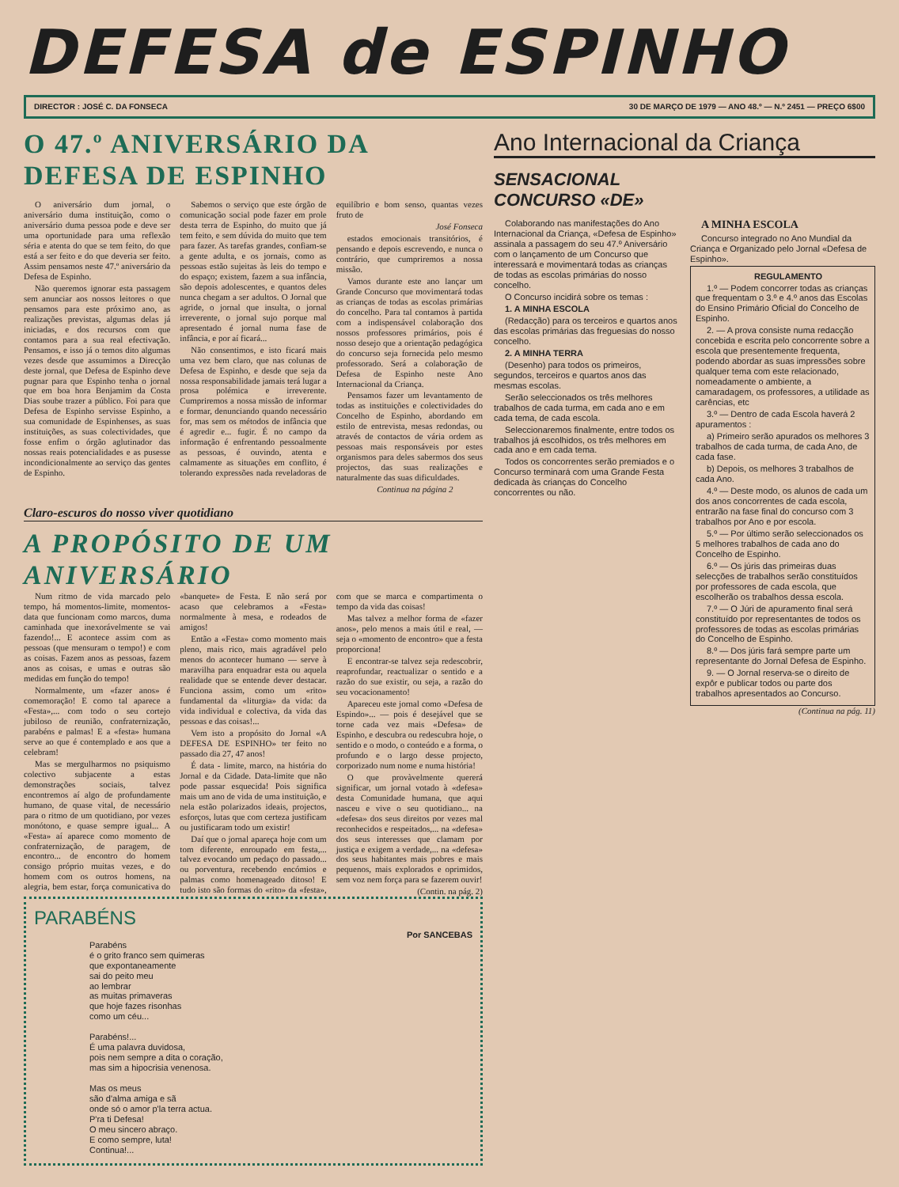DEFESA de ESPINHO
DIRECTOR : JOSÉ C. DA FONSECA 30 DE MARÇO DE 1979 — ANO 48.º — N.º 2451 — PREÇO 6$00
O 47.º ANIVERSÁRIO DA DEFESA DE ESPINHO
O aniversário dum jornal, o aniversário duma instituição, como o aniversário duma pessoa pode e deve ser uma oportunidade para uma reflexão séria e atenta do que se tem feito, do que está a ser feito e do que deveria ser feito. Assim pensamos neste 47.º aniversário da Defesa de Espinho.
Não queremos ignorar esta passagem sem anunciar aos nossos leitores o que pensamos para este próximo ano, as realizações previstas, algumas delas já iniciadas, e dos recursos com que contamos para a sua real efectivação. Pensamos, e isso já o temos dito algumas vezes desde que assumimos a Direcção deste jornal, que Defesa de Espinho deve pugnar para que Espinho tenha o jornal que em boa hora Benjamim da Costa Dias soube trazer a público. Foi para que Defesa de Espinho servisse Espinho, a sua comunidade de Espinhenses, as suas instituições, as suas colectividades, que fosse enfim o órgão aglutinador das nossas reais potencialidades e as pusesse incondicionalmente ao serviço das gentes de Espinho.
Sabemos o serviço que este órgão de comunicação social pode fazer em prole desta terra de Espinho, do muito que já tem feito, e sem dúvida do muito que tem para fazer. As tarefas grandes, confiam-se a gente adulta, e os jornais, como as pessoas estão sujeitas às leis do tempo e do espaço; existem, fazem a sua infância, são depois adolescentes, e quantos deles nunca chegam a ser adultos. O Jornal que agride, o jornal que insulta, o jornal irreverente, o jornal sujo porque mal apresentado é jornal numa fase de infância, e por aí ficará...
Não consentimos, e isto ficará mais uma vez bem claro, que nas colunas de Defesa de Espinho, e desde que seja da nossa responsabilidade jamais terá lugar a prosa polémica e irreverente. Cumpriremos a nossa missão de informar e formar, denunciando quando necessário for, mas sem os métodos de infância que é agredir e... fugir. É no campo da informação é enfrentando pessoalmente as pessoas, é ouvindo, atenta e calmamente as situações em conflito, é tolerando expressões nada reveladoras de equilíbrio e bom senso, quantas vezes fruto de
José Fonseca
estados emocionais transitórios, é pensando e depois escrevendo, e nunca o contrário, que cumpriremos a nossa missão.
Vamos durante este ano lançar um Grande Concurso que movimentará todas as crianças de todas as escolas primárias do concelho. Para tal contamos à partida com a indispensável colaboração dos nossos professores primários, pois é nosso desejo que a orientação pedagógica do concurso seja fornecida pelo mesmo professorado. Será a colaboração de Defesa de Espinho neste Ano Internacional da Criança.
Pensamos fazer um levantamento de todas as instituições e colectividades do Concelho de Espinho, abordando em estilo de entrevista, mesas redondas, ou através de contactos de vária ordem as pessoas mais responsáveis por estes organismos para deles sabermos dos seus projectos, das suas realizações e naturalmente das suas dificuldades.
Continua na página 2
Claro-escuros do nosso viver quotidiano
A PROPÓSITO DE UM ANIVERSÁRIO
Num ritmo de vida marcado pelo tempo, há momentos-limite, momentos-data que funcionam como marcos, duma caminhada que inexorávelmente se vai fazendo!... E acontece assim com as pessoas (que mensuram o tempo!) e com as coisas. Fazem anos as pessoas, fazem anos as coisas, e umas e outras são medidas em função do tempo!
Normalmente, um «fazer anos» é comemoração! E como tal aparece a «Festa»,... com todo o seu cortejo jubiloso de reunião, confraternização, parabéns e palmas! E a «festa» humana serve ao que é contemplado e aos que a celebram!
Mas se mergulharmos no psiquismo colectivo subjacente a estas demonstrações sociais, talvez encontremos aí algo de profundamente humano, de quase vital, de necessário para o ritmo de um quotidiano, por vezes monótono, e quase sempre igual... A «Festa» aí aparece como momento de confraternização, de paragem, de encontro... de encontro do homem consigo próprio muitas vezes, e do homem com os outros homens, na alegria, bem estar, força comunicativa do «banquete» de Festa. E não será por acaso que celebramos a «Festa» normalmente à mesa, e rodeados de amigos!
Então a «Festa» como momento mais pleno, mais rico, mais agradável pelo menos do acontecer humano — serve à maravilha para enquadrar esta ou aquela realidade que se entende dever destacar. Funciona assim, como um «rito» fundamental da «liturgia» da vida: da vida individual e colectiva, da vida das pessoas e das coisas!...
Vem isto a propósito do Jornal «A DEFESA DE ESPINHO» ter feito no passado dia 27, 47 anos!
É data - limite, marco, na história do Jornal e da Cidade. Data-limite que não pode passar esquecida! Pois significa mais um ano de vida de uma instituição, e nela estão polarizados ideais, projectos, esforços, lutas que com certeza justificam ou justificaram todo um existir!
Daí que o jornal apareça hoje com um tom diferente, enroupado em festa,... talvez evocando um pedaço do passado... ou porventura, recebendo encómios e palmas como homenageado ditoso! E tudo isto são formas do «rito» da «festa», com que se marca e compartimenta o tempo da vida das coisas!
Mas talvez a melhor forma de «fazer anos», pelo menos a mais útil e real, — seja o «momento de encontro» que a festa proporciona!
E encontrar-se talvez seja redescobrir, reaprofundar, reactualizar o sentido e a razão do sue existir, ou seja, a razão do seu vocacionamento!
Apareceu este jornal como «Defesa de Espindo»... — pois é desejável que se torne cada vez mais «Defesa» de Espinho, e descubra ou redescubra hoje, o sentido e o modo, o conteúdo e a forma, o profundo e o largo desse projecto, corporizado num nome e numa história!
O que provàvelmente quererá significar, um jornal votado à «defesa» desta Comunidade humana, que aqui nasceu e vive o seu quotidiano... na «defesa» dos seus direitos por vezes mal reconhecidos e respeitados,... na «defesa» dos seus interesses que clamam por justiça e exigem a verdade,... na «defesa» dos seus habitantes mais pobres e mais pequenos, mais explorados e oprimidos, sem voz nem força para se fazerem ouvir!
(Contin. na pág. 2)
PARABÉNS
Por SANCEBAS
Parabéns
é o grito franco sem quimeras
que expontaneamente
sai do peito meu
ao lembrar
as muitas primaveras
que hoje fazes risonhas
como um céu...
Parabéns!...
É uma palavra duvidosa,
pois nem sempre a dita o coração,
mas sim a hipocrisia venenosa.
Mas os meus
são d'alma amiga e sã
onde só o amor p'la terra actua.
P'ra ti Defesa!
O meu sincero abraço.
E como sempre, luta!
Continua!...
Ano Internacional da Criança
SENSACIONAL
CONCURSO «DE»
Colaborando nas manifestações do Ano Internacional da Criança, «Defesa de Espinho» assinala a passagem do seu 47.º Aniversário com o lançamento de um Concurso que interessará e movimentará todas as crianças de todas as escolas primárias do nosso concelho.
O Concurso incidirá sobre os temas :
1. A MINHA ESCOLA
(Redacção) para os terceiros e quartos anos das escolas primárias das freguesias do nosso concelho.
2. A MINHA TERRA
(Desenho) para todos os primeiros, segundos, terceiros e quartos anos das mesmas escolas.
Serão seleccionados os três melhores trabalhos de cada turma, em cada ano e em cada tema, de cada escola.
Seleccionaremos finalmente, entre todos os trabalhos já escolhidos, os três melhores em cada ano e em cada tema.
Todos os concorrentes serão premiados e o Concurso terminará com uma Grande Festa dedicada às crianças do Concelho concorrentes ou não.
A MINHA ESCOLA
Concurso integrado no Ano Mundial da Criança e Organizado pelo Jornal «Defesa de Espinho».
REGULAMENTO
1.º — Podem concorrer todas as crianças que frequentam o 3.º e 4.º anos das Escolas do Ensino Primário Oficial do Concelho de Espinho.
2. — A prova consiste numa redacção concebida e escrita pelo concorrente sobre a escola que presentemente frequenta, podendo abordar as suas impressões sobre qualquer tema com este relacionado, nomeadamente o ambiente, a camaradagem, os professores, a utilidade as carências, etc
3.º — Dentro de cada Escola haverá 2 apuramentos :
a) Primeiro serão apurados os melhores 3 trabalhos de cada turma, de cada Ano, de cada fase.
b) Depois, os melhores 3 trabalhos de cada Ano.
4.º — Deste modo, os alunos de cada um dos anos concorrentes de cada escola, entrarão na fase final do concurso com 3 trabalhos por Ano e por escola.
5.º — Por último serão seleccionados os 5 melhores trabalhos de cada ano do Concelho de Espinho.
6.º — Os júris das primeiras duas selecções de trabalhos serão constituídos por professores de cada escola, que escolherão os trabalhos dessa escola.
7.º — O Júri de apuramento final será constituído por representantes de todos os professores de todas as escolas primárias do Concelho de Espinho.
8.º — Dos júris fará sempre parte um representante do Jornal Defesa de Espinho.
9. — O Jornal reserva-se o direito de expôr e publicar todos ou parte dos trabalhos apresentados ao Concurso.
(Continua na pág. 11)